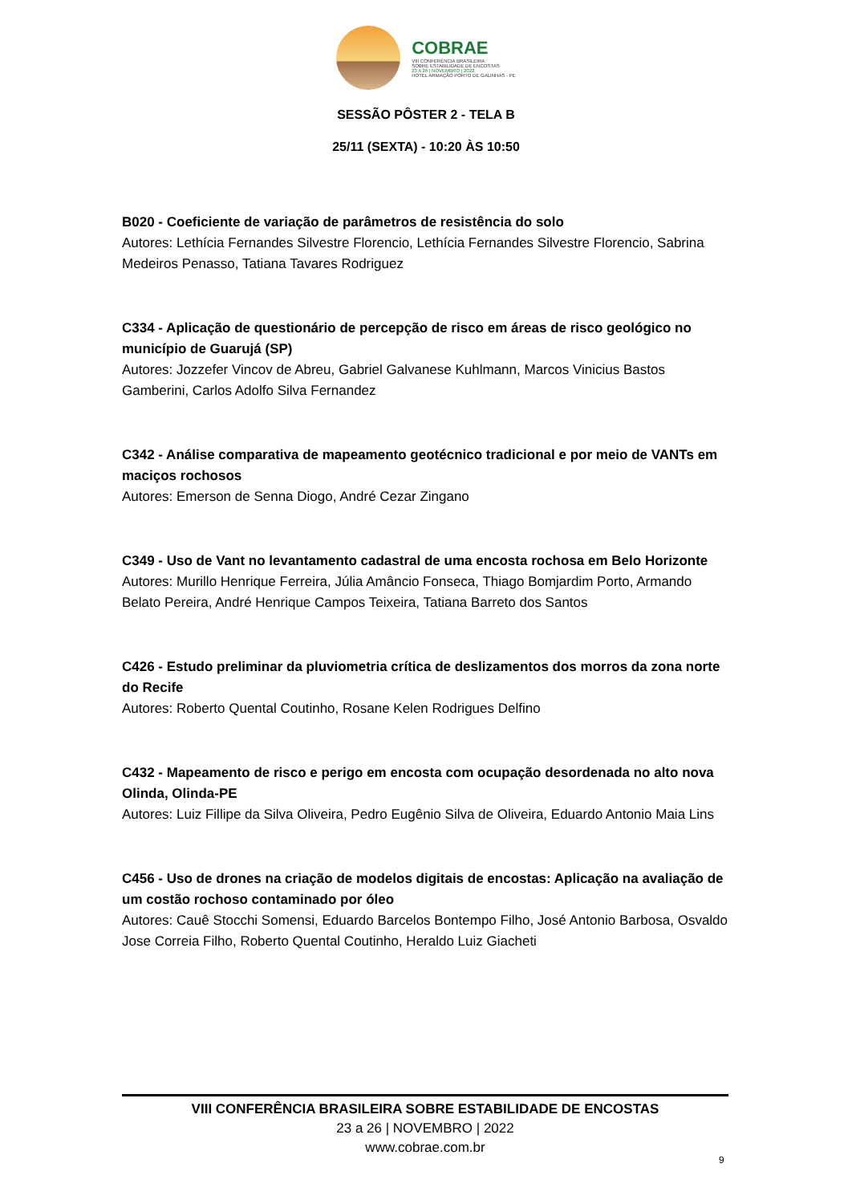COBRAE
VIII CONFERÊNCIA BRASILEIRA
SOBRE ESTABILIDADE DE ENCOSTAS
23 A 26 | NOVEMBRO | 2022
HOTEL ARMAÇÃO PORTO DE GALINHAS - PE
SESSÃO PÔSTER 2 - TELA B
25/11 (SEXTA) - 10:20 ÀS 10:50
B020 - Coeficiente de variação de parâmetros de resistência do solo
Autores: Lethícia Fernandes Silvestre Florencio, Lethícia Fernandes Silvestre Florencio, Sabrina Medeiros Penasso, Tatiana Tavares Rodriguez
C334 - Aplicação de questionário de percepção de risco em áreas de risco geológico no município de Guarujá (SP)
Autores: Jozzefer Vincov de Abreu, Gabriel Galvanese Kuhlmann, Marcos Vinicius Bastos Gamberini, Carlos Adolfo Silva Fernandez
C342 - Análise comparativa de mapeamento geotécnico tradicional e por meio de VANTs em maciços rochosos
Autores: Emerson de Senna Diogo, André Cezar Zingano
C349 - Uso de Vant no levantamento cadastral de uma encosta rochosa em Belo Horizonte
Autores: Murillo Henrique Ferreira, Júlia Amâncio Fonseca, Thiago Bomjardim Porto, Armando Belato Pereira, André Henrique Campos Teixeira, Tatiana Barreto dos Santos
C426 - Estudo preliminar da pluviometria crítica de deslizamentos dos morros da zona norte do Recife
Autores: Roberto Quental Coutinho, Rosane Kelen Rodrigues Delfino
C432 - Mapeamento de risco e perigo em encosta com ocupação desordenada no alto nova Olinda, Olinda-PE
Autores: Luiz Fillipe da Silva Oliveira, Pedro Eugênio Silva de Oliveira, Eduardo Antonio Maia Lins
C456 - Uso de drones na criação de modelos digitais de encostas: Aplicação na avaliação de um costão rochoso contaminado por óleo
Autores: Cauê Stocchi Somensi, Eduardo Barcelos Bontempo Filho, José Antonio Barbosa, Osvaldo Jose Correia Filho, Roberto Quental Coutinho, Heraldo Luiz Giacheti
VIII CONFERÊNCIA BRASILEIRA SOBRE ESTABILIDADE DE ENCOSTAS
23 a 26 | NOVEMBRO | 2022
www.cobrae.com.br
9